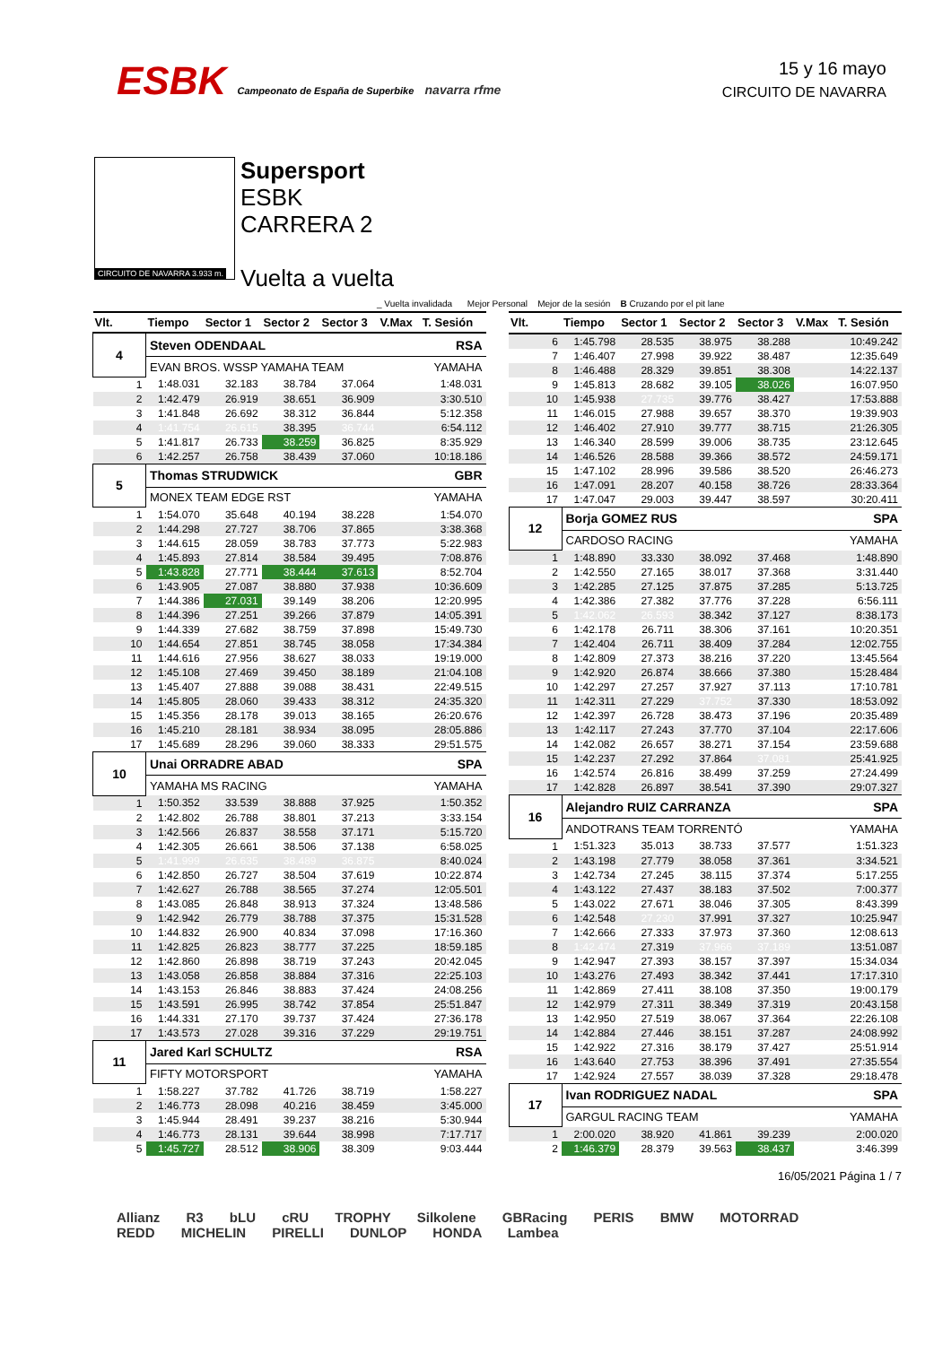ESBK Campeonato de España de Superbike navarra rfme
15 y 16 mayo
CIRCUITO DE NAVARRA
CIRCUITO DE NAVARRA 3.933 m.
Supersport
ESBK
CARRERA 2
Vuelta a vuelta
_ Vuelta invalidada Mejor Personal Mejor de la sesión B Cruzando por el pit lane
| Vlt. | Tiempo | Sector 1 | Sector 2 | Sector 3 | V.Max | T. Sesión |
| --- | --- | --- | --- | --- | --- | --- |
| 4 | Steven ODENDAAL | | | | | RSA |
| | EVAN BROS. WSSP YAMAHA TEAM | | | | | YAMAHA |
| 1 | 1:48.031 | 32.183 | 38.784 | 37.064 | | 1:48.031 |
| 2 | 1:42.479 | 26.919 | 38.651 | 36.909 | | 3:30.510 |
| 3 | 1:41.848 | 26.692 | 38.312 | 36.844 | | 5:12.358 |
| 4 | 1:41.754 | 26.615 | 38.395 | 36.744 | | 6:54.112 |
| 5 | 1:41.817 | 26.733 | 38.259 | 36.825 | | 8:35.929 |
| 6 | 1:42.257 | 26.758 | 38.439 | 37.060 | | 10:18.186 |
| 5 | Thomas STRUDWICK | | | | | GBR |
| | MONEX TEAM EDGE RST | | | | | YAMAHA |
| 1 | 1:54.070 | 35.648 | 40.194 | 38.228 | | 1:54.070 |
| 2 | 1:44.298 | 27.727 | 38.706 | 37.865 | | 3:38.368 |
| 3 | 1:44.615 | 28.059 | 38.783 | 37.773 | | 5:22.983 |
| 4 | 1:45.893 | 27.814 | 38.584 | 39.495 | | 7:08.876 |
| 5 | 1:43.828 | 27.771 | 38.444 | 37.613 | | 8:52.704 |
| 6 | 1:43.905 | 27.087 | 38.880 | 37.938 | | 10:36.609 |
| 7 | 1:44.386 | 27.031 | 39.149 | 38.206 | | 12:20.995 |
| 8 | 1:44.396 | 27.251 | 39.266 | 37.879 | | 14:05.391 |
| 9 | 1:44.339 | 27.682 | 38.759 | 37.898 | | 15:49.730 |
| 10 | 1:44.654 | 27.851 | 38.745 | 38.058 | | 17:34.384 |
| 11 | 1:44.616 | 27.956 | 38.627 | 38.033 | | 19:19.000 |
| 12 | 1:45.108 | 27.469 | 39.450 | 38.189 | | 21:04.108 |
| 13 | 1:45.407 | 27.888 | 39.088 | 38.431 | | 22:49.515 |
| 14 | 1:45.805 | 28.060 | 39.433 | 38.312 | | 24:35.320 |
| 15 | 1:45.356 | 28.178 | 39.013 | 38.165 | | 26:20.676 |
| 16 | 1:45.210 | 28.181 | 38.934 | 38.095 | | 28:05.886 |
| 17 | 1:45.689 | 28.296 | 39.060 | 38.333 | | 29:51.575 |
| 10 | Unai ORRADRE ABAD | | | | | SPA |
| | YAMAHA MS RACING | | | | | YAMAHA |
| 1 | 1:50.352 | 33.539 | 38.888 | 37.925 | | 1:50.352 |
| 2 | 1:42.802 | 26.788 | 38.801 | 37.213 | | 3:33.154 |
| 3 | 1:42.566 | 26.837 | 38.558 | 37.171 | | 5:15.720 |
| 4 | 1:42.305 | 26.661 | 38.506 | 37.138 | | 6:58.025 |
| 5 | 1:41.999 | 26.635 | 38.489 | 36.875 | | 8:40.024 |
| 6 | 1:42.850 | 26.727 | 38.504 | 37.619 | | 10:22.874 |
| 7 | 1:42.627 | 26.788 | 38.565 | 37.274 | | 12:05.501 |
| 8 | 1:43.085 | 26.848 | 38.913 | 37.324 | | 13:48.586 |
| 9 | 1:42.942 | 26.779 | 38.788 | 37.375 | | 15:31.528 |
| 10 | 1:44.832 | 26.900 | 40.834 | 37.098 | | 17:16.360 |
| 11 | 1:42.825 | 26.823 | 38.777 | 37.225 | | 18:59.185 |
| 12 | 1:42.860 | 26.898 | 38.719 | 37.243 | | 20:42.045 |
| 13 | 1:43.058 | 26.858 | 38.884 | 37.316 | | 22:25.103 |
| 14 | 1:43.153 | 26.846 | 38.883 | 37.424 | | 24:08.256 |
| 15 | 1:43.591 | 26.995 | 38.742 | 37.854 | | 25:51.847 |
| 16 | 1:44.331 | 27.170 | 39.737 | 37.424 | | 27:36.178 |
| 17 | 1:43.573 | 27.028 | 39.316 | 37.229 | | 29:19.751 |
| 11 | Jared Karl SCHULTZ | | | | | RSA |
| | FIFTY MOTORSPORT | | | | | YAMAHA |
| 1 | 1:58.227 | 37.782 | 41.726 | 38.719 | | 1:58.227 |
| 2 | 1:46.773 | 28.098 | 40.216 | 38.459 | | 3:45.000 |
| 3 | 1:45.944 | 28.491 | 39.237 | 38.216 | | 5:30.944 |
| 4 | 1:46.773 | 28.131 | 39.644 | 38.998 | | 7:17.717 |
| 5 | 1:45.727 | 28.512 | 38.906 | 38.309 | | 9:03.444 |
| Vlt. | Tiempo | Sector 1 | Sector 2 | Sector 3 | V.Max | T. Sesión |
| --- | --- | --- | --- | --- | --- | --- |
| 6 | 1:45.798 | 28.535 | 38.975 | 38.288 | | 10:49.242 |
| 7 | 1:46.407 | 27.998 | 39.922 | 38.487 | | 12:35.649 |
| 8 | 1:46.488 | 28.329 | 39.851 | 38.308 | | 14:22.137 |
| 9 | 1:45.813 | 28.682 | 39.105 | 38.026 | | 16:07.950 |
| 10 | 1:45.938 | 27.735 | 39.776 | 38.427 | | 17:53.888 |
| 11 | 1:46.015 | 27.988 | 39.657 | 38.370 | | 19:39.903 |
| 12 | 1:46.402 | 27.910 | 39.777 | 38.715 | | 21:26.305 |
| 13 | 1:46.340 | 28.599 | 39.006 | 38.735 | | 23:12.645 |
| 14 | 1:46.526 | 28.588 | 39.366 | 38.572 | | 24:59.171 |
| 15 | 1:47.102 | 28.996 | 39.586 | 38.520 | | 26:46.273 |
| 16 | 1:47.091 | 28.207 | 40.158 | 38.726 | | 28:33.364 |
| 17 | 1:47.047 | 29.003 | 39.447 | 38.597 | | 30:20.411 |
| 12 | Borja GOMEZ RUS | | | | | SPA |
| | CARDOSO RACING | | | | | YAMAHA |
| 1 | 1:48.890 | 33.330 | 38.092 | 37.468 | | 1:48.890 |
| 2 | 1:42.550 | 27.165 | 38.017 | 37.368 | | 3:31.440 |
| 3 | 1:42.285 | 27.125 | 37.875 | 37.285 | | 5:13.725 |
| 4 | 1:42.386 | 27.382 | 37.776 | 37.228 | | 6:56.111 |
| 5 | 1:42.062 | 26.593 | 38.342 | 37.127 | | 8:38.173 |
| 6 | 1:42.178 | 26.711 | 38.306 | 37.161 | | 10:20.351 |
| 7 | 1:42.404 | 26.711 | 38.409 | 37.284 | | 12:02.755 |
| 8 | 1:42.809 | 27.373 | 38.216 | 37.220 | | 13:45.564 |
| 9 | 1:42.920 | 26.874 | 38.666 | 37.380 | | 15:28.484 |
| 10 | 1:42.297 | 27.257 | 37.927 | 37.113 | | 17:10.781 |
| 11 | 1:42.311 | 27.229 | 37.752 | 37.330 | | 18:53.092 |
| 12 | 1:42.397 | 26.728 | 38.473 | 37.196 | | 20:35.489 |
| 13 | 1:42.117 | 27.243 | 37.770 | 37.104 | | 22:17.606 |
| 14 | 1:42.082 | 26.657 | 38.271 | 37.154 | | 23:59.688 |
| 15 | 1:42.237 | 27.292 | 37.864 | 37.081 | | 25:41.925 |
| 16 | 1:42.574 | 26.816 | 38.499 | 37.259 | | 27:24.499 |
| 17 | 1:42.828 | 26.897 | 38.541 | 37.390 | | 29:07.327 |
| 16 | Alejandro RUIZ CARRANZA | | | | | SPA |
| | ANDOTRANS TEAM TORRENTÓ | | | | | YAMAHA |
| 1 | 1:51.323 | 35.013 | 38.733 | 37.577 | | 1:51.323 |
| 2 | 1:43.198 | 27.779 | 38.058 | 37.361 | | 3:34.521 |
| 3 | 1:42.734 | 27.245 | 38.115 | 37.374 | | 5:17.255 |
| 4 | 1:43.122 | 27.437 | 38.183 | 37.502 | | 7:00.377 |
| 5 | 1:43.022 | 27.671 | 38.046 | 37.305 | | 8:43.399 |
| 6 | 1:42.548 | 27.230 | 37.991 | 37.327 | | 10:25.947 |
| 7 | 1:42.666 | 27.333 | 37.973 | 37.360 | | 12:08.613 |
| 8 | 1:42.474 | 27.319 | 37.966 | 37.189 | | 13:51.087 |
| 9 | 1:42.947 | 27.393 | 38.157 | 37.397 | | 15:34.034 |
| 10 | 1:43.276 | 27.493 | 38.342 | 37.441 | | 17:17.310 |
| 11 | 1:42.869 | 27.411 | 38.108 | 37.350 | | 19:00.179 |
| 12 | 1:42.979 | 27.311 | 38.349 | 37.319 | | 20:43.158 |
| 13 | 1:42.950 | 27.519 | 38.067 | 37.364 | | 22:26.108 |
| 14 | 1:42.884 | 27.446 | 38.151 | 37.287 | | 24:08.992 |
| 15 | 1:42.922 | 27.316 | 38.179 | 37.427 | | 25:51.914 |
| 16 | 1:43.640 | 27.753 | 38.396 | 37.491 | | 27:35.554 |
| 17 | 1:42.924 | 27.557 | 38.039 | 37.328 | | 29:18.478 |
| 17 | Ivan RODRIGUEZ NADAL | | | | | SPA |
| | GARGUL RACING TEAM | | | | | YAMAHA |
| 1 | 2:00.020 | 38.920 | 41.861 | 39.239 | | 2:00.020 |
| 2 | 1:46.379 | 28.379 | 39.563 | 38.437 | | 3:46.399 |
16/05/2021 Página 1 / 7
Allianz R3 bLU cRU TROPHY Silkolene GBRacing PERIS BMW MOTORRAD REDD MICHELIN PIRELLI DUNLOP HONDA Lambea